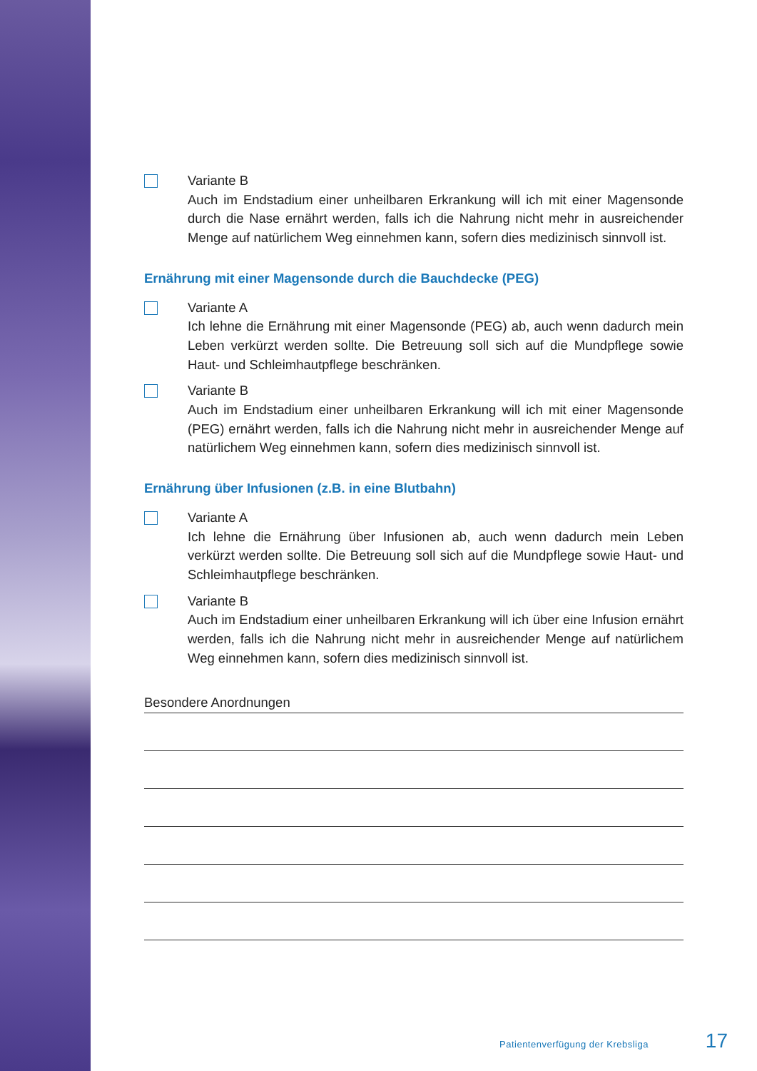Variante B
Auch im Endstadium einer unheilbaren Erkrankung will ich mit einer Magensonde durch die Nase ernährt werden, falls ich die Nahrung nicht mehr in ausreichender Menge auf natürlichem Weg einnehmen kann, sofern dies medizinisch sinnvoll ist.
Ernährung mit einer Magensonde durch die Bauchdecke (PEG)
Variante A
Ich lehne die Ernährung mit einer Magensonde (PEG) ab, auch wenn dadurch mein Leben verkürzt werden sollte. Die Betreuung soll sich auf die Mundpflege sowie Haut- und Schleimhautpflege beschränken.
Variante B
Auch im Endstadium einer unheilbaren Erkrankung will ich mit einer Magensonde (PEG) ernährt werden, falls ich die Nahrung nicht mehr in ausreichender Menge auf natürlichem Weg einnehmen kann, sofern dies medizinisch sinnvoll ist.
Ernährung über Infusionen (z.B. in eine Blutbahn)
Variante A
Ich lehne die Ernährung über Infusionen ab, auch wenn dadurch mein Leben verkürzt werden sollte. Die Betreuung soll sich auf die Mundpflege sowie Haut- und Schleimhautpflege beschränken.
Variante B
Auch im Endstadium einer unheilbaren Erkrankung will ich über eine Infusion ernährt werden, falls ich die Nahrung nicht mehr in ausreichender Menge auf natürlichem Weg einnehmen kann, sofern dies medizinisch sinnvoll ist.
Besondere Anordnungen
Patientenverfügung der Krebsliga 17